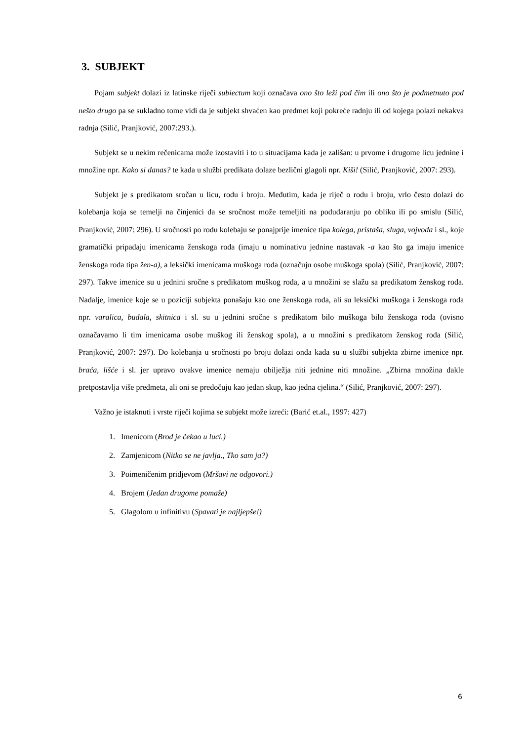3. SUBJEKT
Pojam subjekt dolazi iz latinske riječi subiectum koji označava ono što leži pod čim ili ono što je podmetnuto pod nešto drugo pa se sukladno tome vidi da je subjekt shvaćen kao predmet koji pokreće radnju ili od kojega polazi nekakva radnja (Silić, Pranjković, 2007:293.).
Subjekt se u nekim rečenicama može izostaviti i to u situacijama kada je zališan: u prvome i drugome licu jednine i množine npr. Kako si danas? te kada u službi predikata dolaze bezlični glagoli npr. Kiši! (Silić, Pranjković, 2007: 293).
Subjekt je s predikatom sročan u licu, rodu i broju. Međutim, kada je riječ o rodu i broju, vrlo često dolazi do kolebanja koja se temelji na činjenici da se sročnost može temeljiti na podudaranju po obliku ili po smislu (Silić, Pranjković, 2007: 296). U sročnosti po rodu kolebaju se ponajprije imenice tipa kolega, pristaša, sluga, vojvoda i sl., koje gramatički pripadaju imenicama ženskoga roda (imaju u nominativu jednine nastavak -a kao što ga imaju imenice ženskoga roda tipa žen-a), a leksički imenicama muškoga roda (označuju osobe muškoga spola) (Silić, Pranjković, 2007: 297). Takve imenice su u jednini sročne s predikatom muškog roda, a u množini se slažu sa predikatom ženskog roda. Nadalje, imenice koje se u poziciji subjekta ponašaju kao one ženskoga roda, ali su leksički muškoga i ženskoga roda npr. varalica, budala, skitnica i sl. su u jednini sročne s predikatom bilo muškoga bilo ženskoga roda (ovisno označavamo li tim imenicama osobe muškog ili ženskog spola), a u množini s predikatom ženskog roda (Silić, Pranjković, 2007: 297). Do kolebanja u sročnosti po broju dolazi onda kada su u službi subjekta zbirne imenice npr. braća, lišće i sl. jer upravo ovakve imenice nemaju obilježja niti jednine niti množine. „Zbirna množina dakle pretpostavlja više predmeta, ali oni se predočuju kao jedan skup, kao jedna cjelina.“ (Silić, Pranjković, 2007: 297).
Važno je istaknuti i vrste riječi kojima se subjekt može izreći: (Barić et.al., 1997: 427)
1. Imenicom (Brod je čekao u luci.)
2. Zamjenicom (Nitko se ne javlja., Tko sam ja?)
3. Poimeničenim pridjevom (Mršavi ne odgovori.)
4. Brojem (Jedan drugome pomaže)
5. Glagolom u infinitivu (Spavati je najljepše!)
6